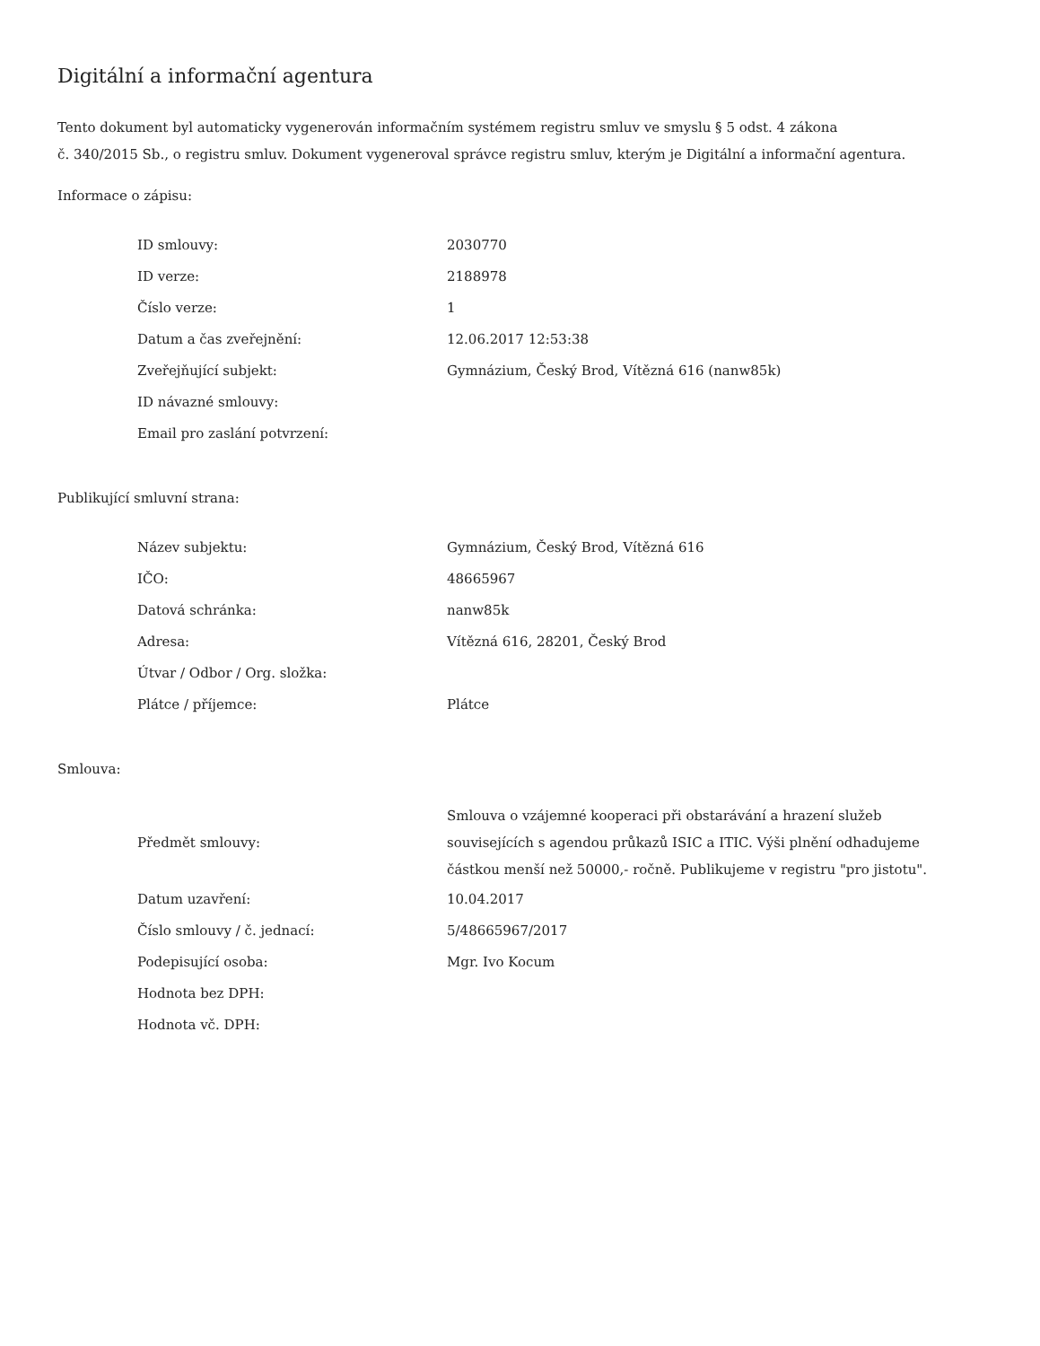Digitální a informační agentura
Tento dokument byl automaticky vygenerován informačním systémem registru smluv ve smyslu § 5 odst. 4 zákona
č. 340/2015 Sb., o registru smluv. Dokument vygeneroval správce registru smluv, kterým je Digitální a informační agentura.
Informace o zápisu:
| ID smlouvy: | 2030770 |
| ID verze: | 2188978 |
| Číslo verze: | 1 |
| Datum a čas zveřejnění: | 12.06.2017 12:53:38 |
| Zveřejňující subjekt: | Gymnázium, Český Brod, Vítězná 616 (nanw85k) |
| ID návazné smlouvy: | |
| Email pro zaslání potvrzení: | |
Publikující smluvní strana:
| Název subjektu: | Gymnázium, Český Brod, Vítězná 616 |
| IČO: | 48665967 |
| Datová schránka: | nanw85k |
| Adresa: | Vítězná 616, 28201, Český Brod |
| Útvar / Odbor / Org. složka: | |
| Plátce / příjemce: | Plátce |
Smlouva:
| Předmět smlouvy: | Smlouva o vzájemné kooperaci při obstarávání a hrazení služeb souvisejících s agendou průkazů ISIC a ITIC. Výši plnění odhadujeme částkou menší než 50000,- ročně. Publikujeme v registru "pro jistotu". |
| Datum uzavření: | 10.04.2017 |
| Číslo smlouvy / č. jednací: | 5/48665967/2017 |
| Podepisující osoba: | Mgr. Ivo Kocum |
| Hodnota bez DPH: | |
| Hodnota vč. DPH: | |